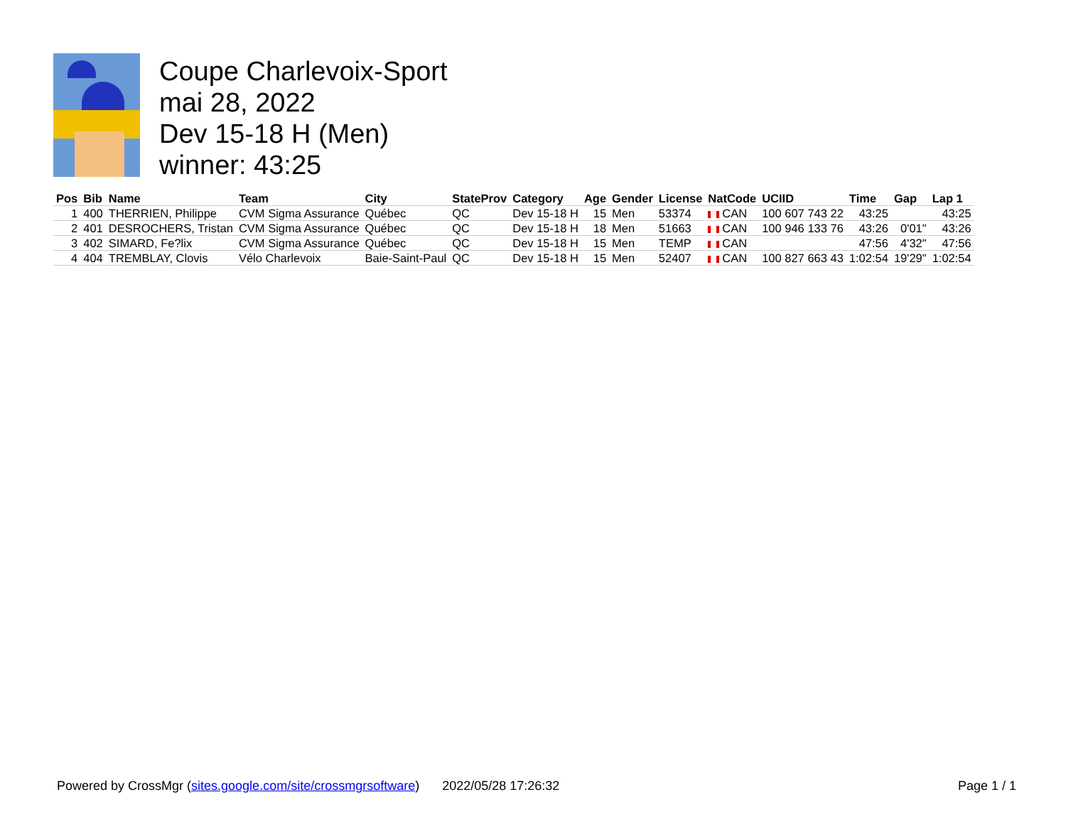Coupe Charlevoix-Sport
mai 28, 2022
Dev 15-18 H (Men)
winner: 43:25
| Pos | Bib | Name | Team | City | StateProv | Category | Age | Gender | License | NatCode | UCIID | Time | Gap | Lap 1 |
| --- | --- | --- | --- | --- | --- | --- | --- | --- | --- | --- | --- | --- | --- | --- |
| 1 | 400 | THERRIEN, Philippe | CVM Sigma Assurance | Québec | QC | Dev 15-18 H | 15 | Men | 53374 | CAN | 100 607 743 22 | 43:25 | | 43:25 |
| 2 | 401 | DESROCHERS, Tristan | CVM Sigma Assurance | Québec | QC | Dev 15-18 H | 18 | Men | 51663 | CAN | 100 946 133 76 | 43:26 | 0'01" | 43:26 |
| 3 | 402 | SIMARD, Fe?lix | CVM Sigma Assurance | Québec | QC | Dev 15-18 H | 15 | Men | TEMP | CAN | | 47:56 | 4'32" | 47:56 |
| 4 | 404 | TREMBLAY, Clovis | Vélo Charlevoix | Baie-Saint-Paul | QC | Dev 15-18 H | 15 | Men | 52407 | CAN | 100 827 663 43 | 1:02:54 | 19'29" | 1:02:54 |
Powered by CrossMgr (sites.google.com/site/crossmgrsoftware) 2022/05/28 17:26:32 Page 1 / 1